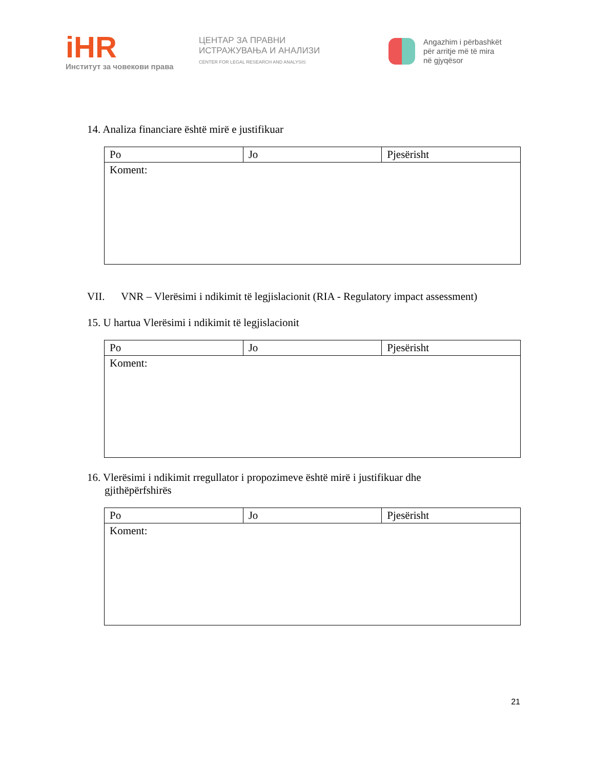iHR
Институт за човекови права
ЦЕНТАР ЗА ПРАВНИ
ИСТРАЖУВАЊА И АНАЛИЗИ
CENTER FOR LEGAL RESEARCH AND ANALYSIS
Angazhim i përbashkët
për arritje më të mira
në gjyqësor
14. Analiza financiare është mirë e justifikuar
| Po | Jo | Pjesërisht |
| Koment: | | |
VII. VNR – Vlerësimi i ndikimit të legjislacionit (RIA - Regulatory impact assessment)
15. U hartua Vlerësimi i ndikimit të legjislacionit
| Po | Jo | Pjesërisht |
| Koment: | | |
16. Vlerësimi i ndikimit rregullator i propozimeve është mirë i justifikuar dhe gjithëpërfshirës
| Po | Jo | Pjesërisht |
| Koment: | | |
21